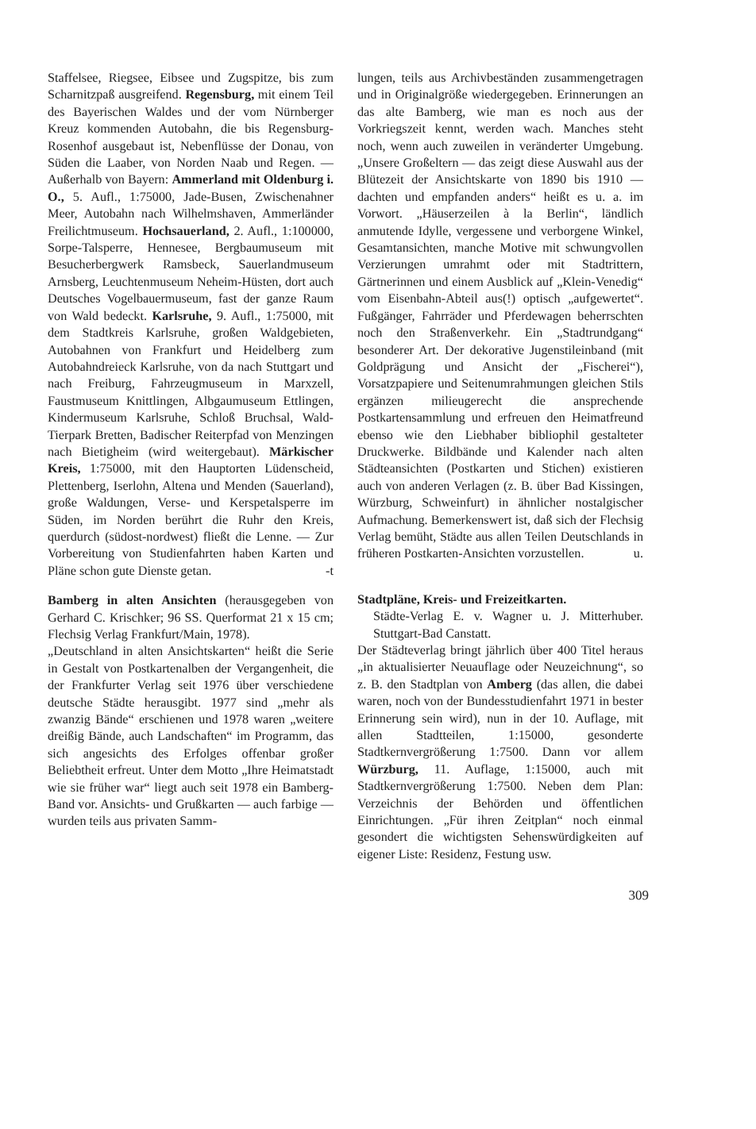Staffelsee, Riegsee, Eibsee und Zugspitze, bis zum Scharnitzpaß ausgreifend. Regensburg, mit einem Teil des Bayerischen Waldes und der vom Nürnberger Kreuz kommenden Autobahn, die bis Regensburg-Rosenhof ausgebaut ist, Nebenflüsse der Donau, von Süden die Laaber, von Norden Naab und Regen. — Außerhalb von Bayern: Ammerland mit Oldenburg i. O., 5. Aufl., 1:75000, Jade-Busen, Zwischenahner Meer, Autobahn nach Wilhelmshaven, Ammerländer Freilichtmuseum. Hochsauerland, 2. Aufl., 1:100000, Sorpe-Talsperre, Hennesee, Bergbaumuseum mit Besucherbergwerk Ramsbeck, Sauerlandmuseum Arnsberg, Leuchtenmuseum Neheim-Hüsten, dort auch Deutsches Vogelbauermuseum, fast der ganze Raum von Wald bedeckt. Karlsruhe, 9. Aufl., 1:75000, mit dem Stadtkreis Karlsruhe, großen Waldgebieten, Autobahnen von Frankfurt und Heidelberg zum Autobahndreieck Karlsruhe, von da nach Stuttgart und nach Freiburg, Fahrzeugmuseum in Marxzell, Faustmuseum Knittlingen, Albgaumuseum Ettlingen, Kindermuseum Karlsruhe, Schloß Bruchsal, Wald-Tierpark Bretten, Badischer Reiterpfad von Menzingen nach Bietigheim (wird weitergebaut). Märkischer Kreis, 1:75000, mit den Hauptorten Lüdenscheid, Plettenberg, Iserlohn, Altena und Menden (Sauerland), große Waldungen, Verse- und Kerspetalsperre im Süden, im Norden berührt die Ruhr den Kreis, querdurch (südost-nordwest) fließt die Lenne. — Zur Vorbereitung von Studienfahrten haben Karten und Pläne schon gute Dienste getan. -t
Bamberg in alten Ansichten (herausgegeben von Gerhard C. Krischker; 96 SS. Querformat 21 x 15 cm; Flechsig Verlag Frankfurt/Main, 1978).
„Deutschland in alten Ansichtskarten“ heißt die Serie in Gestalt von Postkartenalben der Vergangenheit, die der Frankfurter Verlag seit 1976 über verschiedene deutsche Städte herausgibt. 1977 sind „mehr als zwanzig Bände“ erschienen und 1978 waren „weitere dreißig Bände, auch Landschaften“ im Programm, das sich angesichts des Erfolges offenbar großer Beliebtheit erfreut. Unter dem Motto „Ihre Heimatstadt wie sie früher war“ liegt auch seit 1978 ein Bamberg-Band vor. Ansichts- und Grußkarten — auch farbige — wurden teils aus privaten Samm-
lungen, teils aus Archivbeständen zusammengetragen und in Originalgröße wiedergegeben. Erinnerungen an das alte Bamberg, wie man es noch aus der Vorkriegszeit kennt, werden wach. Manches steht noch, wenn auch zuweilen in veränderter Umgebung. „Unsere Großeltern — das zeigt diese Auswahl aus der Blütezeit der Ansichtskarte von 1890 bis 1910 — dachten und empfanden anders“ heißt es u. a. im Vorwort. „Häuserzeilen à la Berlin“, ländlich anmutende Idylle, vergessene und verborgene Winkel, Gesamtansichten, manche Motive mit schwungvollen Verzierungen umrahmt oder mit Stadtrittern, Gärtnerinnen und einem Ausblick auf „Klein-Venedig“ vom Eisenbahn-Abteil aus(!) optisch „aufgewertet“. Fußgänger, Fahrräder und Pferdewagen beherrschten noch den Straßenverkehr. Ein „Stadtrundgang“ besonderer Art. Der dekorative Jugenstileinband (mit Goldprägung und Ansicht der „Fischerei“), Vorsatzpapiere und Seitenumrahmungen gleichen Stils ergänzen milieugerecht die ansprechende Postkartensammlung und erfreuen den Heimatfreund ebenso wie den Liebhaber bibliophil gestalteter Druckwerke. Bildbände und Kalender nach alten Städteansichten (Postkarten und Stichen) existieren auch von anderen Verlagen (z. B. über Bad Kissingen, Würzburg, Schweinfurt) in ähnlicher nostalgischer Aufmachung. Bemerkenswert ist, daß sich der Flechsig Verlag bemüht, Städte aus allen Teilen Deutschlands in früheren Postkarten-Ansichten vorzustellen. u.
Stadtpläne, Kreis- und Freizeitkarten.
Städte-Verlag E. v. Wagner u. J. Mitterhuber. Stuttgart-Bad Canstatt.
Der Städteverlag bringt jährlich über 400 Titel heraus „in aktualisierter Neuauflage oder Neuzeichnung“, so z. B. den Stadtplan von Amberg (das allen, die dabei waren, noch von der Bundesstudienfahrt 1971 in bester Erinnerung sein wird), nun in der 10. Auflage, mit allen Stadtteilen, 1:15000, gesonderte Stadtkernvergrößerung 1:7500. Dann vor allem Würzburg, 11. Auflage, 1:15000, auch mit Stadtkernvergrößerung 1:7500. Neben dem Plan: Verzeichnis der Behörden und öffentlichen Einrichtungen. „Für ihren Zeitplan“ noch einmal gesondert die wichtigsten Sehenswürdigkeiten auf eigener Liste: Residenz, Festung usw.
309